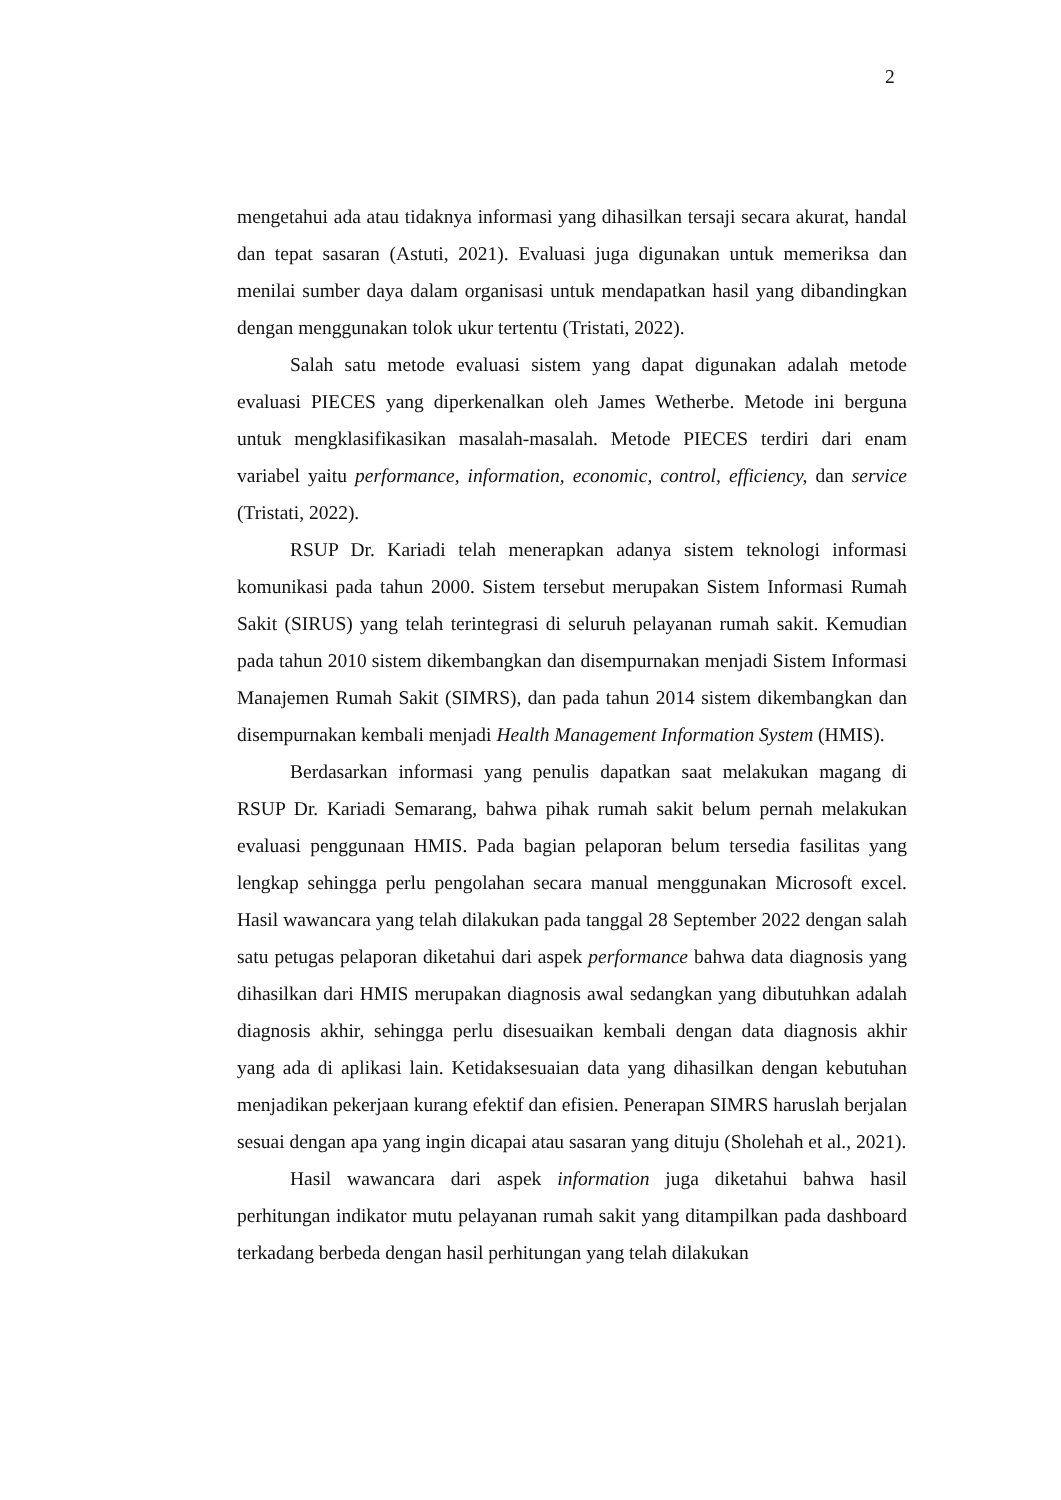2
mengetahui ada atau tidaknya informasi yang dihasilkan tersaji secara akurat, handal dan tepat sasaran (Astuti, 2021). Evaluasi juga digunakan untuk memeriksa dan menilai sumber daya dalam organisasi untuk mendapatkan hasil yang dibandingkan dengan menggunakan tolok ukur tertentu (Tristati, 2022).
Salah satu metode evaluasi sistem yang dapat digunakan adalah metode evaluasi PIECES yang diperkenalkan oleh James Wetherbe. Metode ini berguna untuk mengklasifikasikan masalah-masalah. Metode PIECES terdiri dari enam variabel yaitu performance, information, economic, control, efficiency, dan service (Tristati, 2022).
RSUP Dr. Kariadi telah menerapkan adanya sistem teknologi informasi komunikasi pada tahun 2000. Sistem tersebut merupakan Sistem Informasi Rumah Sakit (SIRUS) yang telah terintegrasi di seluruh pelayanan rumah sakit. Kemudian pada tahun 2010 sistem dikembangkan dan disempurnakan menjadi Sistem Informasi Manajemen Rumah Sakit (SIMRS), dan pada tahun 2014 sistem dikembangkan dan disempurnakan kembali menjadi Health Management Information System (HMIS).
Berdasarkan informasi yang penulis dapatkan saat melakukan magang di RSUP Dr. Kariadi Semarang, bahwa pihak rumah sakit belum pernah melakukan evaluasi penggunaan HMIS. Pada bagian pelaporan belum tersedia fasilitas yang lengkap sehingga perlu pengolahan secara manual menggunakan Microsoft excel. Hasil wawancara yang telah dilakukan pada tanggal 28 September 2022 dengan salah satu petugas pelaporan diketahui dari aspek performance bahwa data diagnosis yang dihasilkan dari HMIS merupakan diagnosis awal sedangkan yang dibutuhkan adalah diagnosis akhir, sehingga perlu disesuaikan kembali dengan data diagnosis akhir yang ada di aplikasi lain. Ketidaksesuaian data yang dihasilkan dengan kebutuhan menjadikan pekerjaan kurang efektif dan efisien. Penerapan SIMRS haruslah berjalan sesuai dengan apa yang ingin dicapai atau sasaran yang dituju (Sholehah et al., 2021).
Hasil wawancara dari aspek information juga diketahui bahwa hasil perhitungan indikator mutu pelayanan rumah sakit yang ditampilkan pada dashboard terkadang berbeda dengan hasil perhitungan yang telah dilakukan